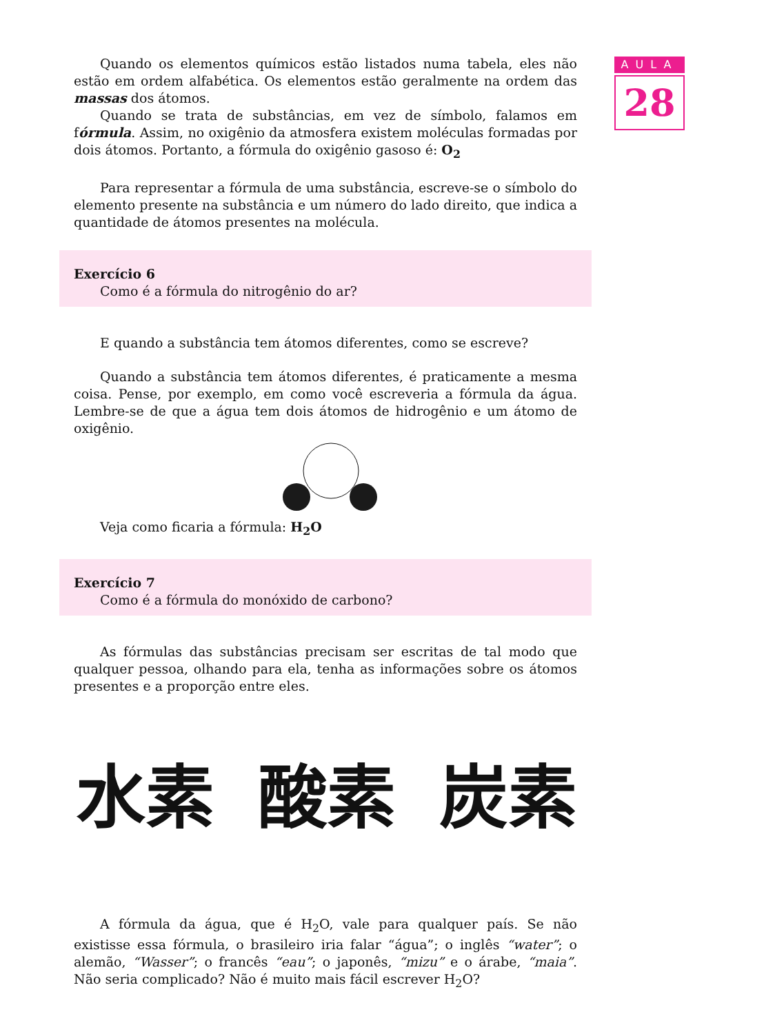AULA
28
Quando os elementos químicos estão listados numa tabela, eles não estão em ordem alfabética. Os elementos estão geralmente na ordem das massas dos átomos.
Quando se trata de substâncias, em vez de símbolo, falamos em fórmula. Assim, no oxigênio da atmosfera existem moléculas formadas por dois átomos. Portanto, a fórmula do oxigênio gasoso é: O<sub>2</sub>
Para representar a fórmula de uma substância, escreve-se o símbolo do elemento presente na substância e um número do lado direito, que indica a quantidade de átomos presentes na molécula.
Exercício 6
Como é a fórmula do nitrogênio do ar?
E quando a substância tem átomos diferentes, como se escreve?
Quando a substância tem átomos diferentes, é praticamente a mesma coisa. Pense, por exemplo, em como você escreveria a fórmula da água. Lembre-se de que a água tem dois átomos de hidrogênio e um átomo de oxigênio.
Veja como ficaria a fórmula: H<sub>2</sub>O
Exercício 7
Como é a fórmula do monóxido de carbono?
As fórmulas das substâncias precisam ser escritas de tal modo que qualquer pessoa, olhando para ela, tenha as informações sobre os átomos presentes e a proporção entre eles.
水素 酸素 炭素
A fórmula da água, que é H<sub>2</sub>O, vale para qualquer país. Se não existisse essa fórmula, o brasileiro iria falar “água”; o inglês “water”; o alemão, “Wasser”; o francês “eau”; o japonês, “mizu” e o árabe, “maia”. Não seria complicado? Não é muito mais fácil escrever H<sub>2</sub>O?